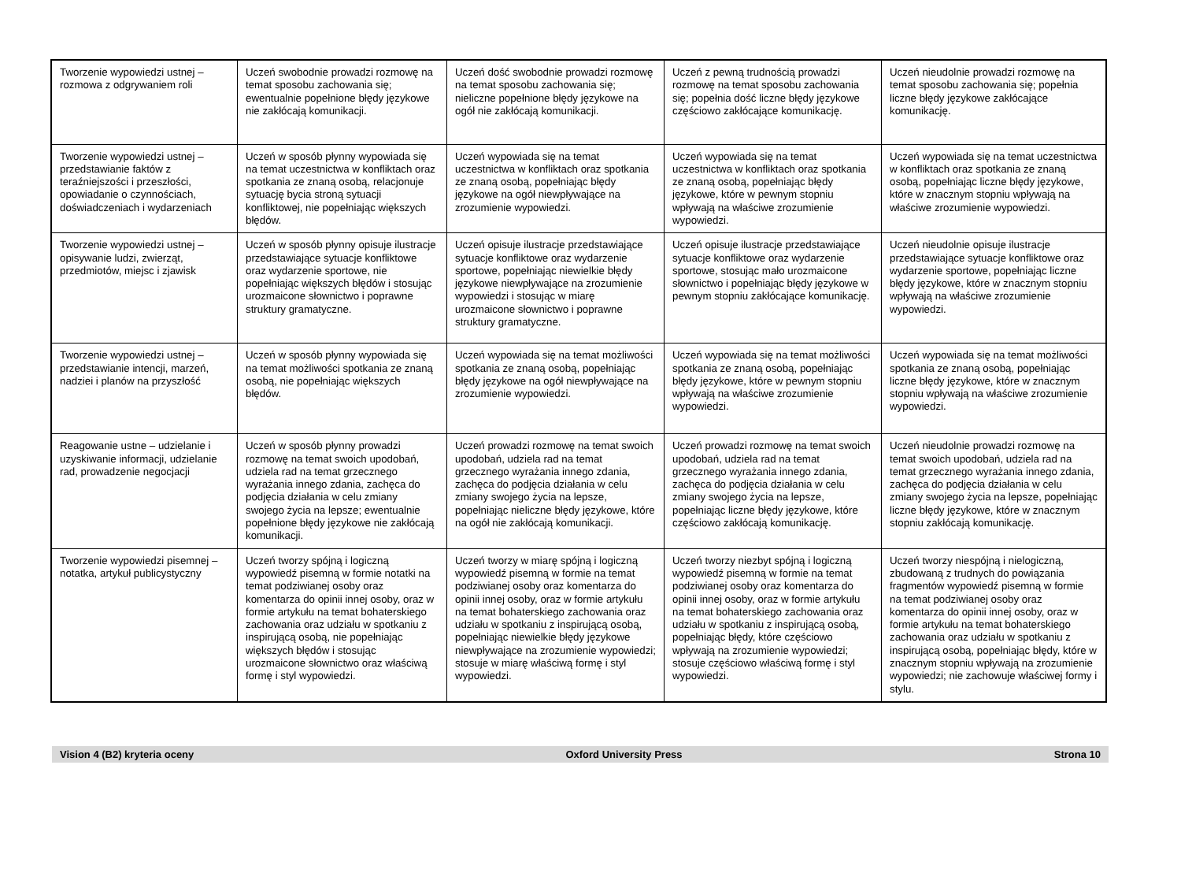| Tworzenie wypowiedzi ustnej – rozmowa z odgrywaniem roli | Uczeń swobodnie prowadzi rozmowę na temat sposobu zachowania się; ewentualnie popełnione błędy językowe nie zakłócają komunikacji. | Uczeń dość swobodnie prowadzi rozmowę na temat sposobu zachowania się; nieliczne popełnione błędy językowe na ogół nie zakłócają komunikacji. | Uczeń z pewną trudnością prowadzi rozmowę na temat sposobu zachowania się; popełnia dość liczne błędy językowe częściowo zakłócające komunikację. | Uczeń nieudolnie prowadzi rozmowę na temat sposobu zachowania się; popełnia liczne błędy językowe zakłócające komunikację. |
| Tworzenie wypowiedzi ustnej – przedstawianie faktów z teraźniejszości i przeszłości, opowiadanie o czynnościach, doświadczeniach i wydarzeniach | Uczeń w sposób płynny wypowiada się na temat uczestnictwa w konfliktach oraz spotkania ze znaną osobą, relacjonuje sytuację bycia stroną sytuacji konfliktowej, nie popełniając większych błędów. | Uczeń wypowiada się na temat uczestnictwa w konfliktach oraz spotkania ze znaną osobą, popełniając błędy językowe na ogół niewpływające na zrozumienie wypowiedzi. | Uczeń wypowiada się na temat uczestnictwa w konfliktach oraz spotkania ze znaną osobą, popełniając błędy językowe, które w pewnym stopniu wpływają na właściwe zrozumienie wypowiedzi. | Uczeń wypowiada się na temat uczestnictwa w konfliktach oraz spotkania ze znaną osobą, popełniając liczne błędy językowe, które w znacznym stopniu wpływają na właściwe zrozumienie wypowiedzi. |
| Tworzenie wypowiedzi ustnej – opisywanie ludzi, zwierząt, przedmiotów, miejsc i zjawisk | Uczeń w sposób płynny opisuje ilustracje przedstawiające sytuacje konfliktowe oraz wydarzenie sportowe, nie popełniając większych błędów i stosując urozmaicone słownictwo i poprawne struktury gramatyczne. | Uczeń opisuje ilustracje przedstawiające sytuacje konfliktowe oraz wydarzenie sportowe, popełniając niewielkie błędy językowe niewpływające na zrozumienie wypowiedzi i stosując w miarę urozmaicone słownictwo i poprawne struktury gramatyczne. | Uczeń opisuje ilustracje przedstawiające sytuacje konfliktowe oraz wydarzenie sportowe, stosując mało urozmaicone słownictwo i popełniając błędy językowe w pewnym stopniu zakłócające komunikację. | Uczeń nieudolnie opisuje ilustracje przedstawiające sytuacje konfliktowe oraz wydarzenie sportowe, popełniając liczne błędy językowe, które w znacznym stopniu wpływają na właściwe zrozumienie wypowiedzi. |
| Tworzenie wypowiedzi ustnej – przedstawianie intencji, marzeń, nadziei i planów na przyszłość | Uczeń w sposób płynny wypowiada się na temat możliwości spotkania ze znaną osobą, nie popełniając większych błędów. | Uczeń wypowiada się na temat możliwości spotkania ze znaną osobą, popełniając błędy językowe na ogół niewpływające na zrozumienie wypowiedzi. | Uczeń wypowiada się na temat możliwości spotkania ze znaną osobą, popełniając błędy językowe, które w pewnym stopniu wpływają na właściwe zrozumienie wypowiedzi. | Uczeń wypowiada się na temat możliwości spotkania ze znaną osobą, popełniając liczne błędy językowe, które w znacznym stopniu wpływają na właściwe zrozumienie wypowiedzi. |
| Reagowanie ustne – udzielanie i uzyskiwanie informacji, udzielanie rad, prowadzenie negocjacji | Uczeń w sposób płynny prowadzi rozmowę na temat swoich upodobań, udziela rad na temat grzecznego wyrażania innego zdania, zachęca do podjęcia działania w celu zmiany swojego życia na lepsze; ewentualnie popełnione błędy językowe nie zakłócają komunikacji. | Uczeń prowadzi rozmowę na temat swoich upodobań, udziela rad na temat grzecznego wyrażania innego zdania, zachęca do podjęcia działania w celu zmiany swojego życia na lepsze, popełniając nieliczne błędy językowe, które na ogół nie zakłócają komunikacji. | Uczeń prowadzi rozmowę na temat swoich upodobań, udziela rad na temat grzecznego wyrażania innego zdania, zachęca do podjęcia działania w celu zmiany swojego życia na lepsze, popełniając liczne błędy językowe, które częściowo zakłócają komunikację. | Uczeń nieudolnie prowadzi rozmowę na temat swoich upodobań, udziela rad na temat grzecznego wyrażania innego zdania, zachęca do podjęcia działania w celu zmiany swojego życia na lepsze, popełniając liczne błędy językowe, które w znacznym stopniu zakłócają komunikację. |
| Tworzenie wypowiedzi pisemnej – notatka, artykuł publicystyczny | Uczeń tworzy spójną i logiczną wypowiedź pisemną w formie notatki na temat podziwianej osoby oraz komentarza do opinii innej osoby, oraz w formie artykułu na temat bohaterskiego zachowania oraz udziału w spotkaniu z inspirującą osobą, nie popełniając większych błędów i stosując urozmaicone słownictwo oraz właściwą formę i styl wypowiedzi. | Uczeń tworzy w miarę spójną i logiczną wypowiedź pisemną w formie na temat podziwianej osoby oraz komentarza do opinii innej osoby, oraz w formie artykułu na temat bohaterskiego zachowania oraz udziału w spotkaniu z inspirującą osobą, popełniając niewielkie błędy językowe niewpływające na zrozumienie wypowiedzi; stosuje w miarę właściwą formę i styl wypowiedzi. | Uczeń tworzy niezbyt spójną i logiczną wypowiedź pisemną w formie na temat podziwianej osoby oraz komentarza do opinii innej osoby, oraz w formie artykułu na temat bohaterskiego zachowania oraz udziału w spotkaniu z inspirującą osobą, popełniając błędy, które częściowo wpływają na zrozumienie wypowiedzi; stosuje częściowo właściwą formę i styl wypowiedzi. | Uczeń tworzy niespójną i nielogiczną, zbudowaną z trudnych do powiązania fragmentów wypowiedź pisemną w formie na temat podziwianej osoby oraz komentarza do opinii innej osoby, oraz w formie artykułu na temat bohaterskiego zachowania oraz udziału w spotkaniu z inspirującą osobą, popełniając błędy, które w znacznym stopniu wpływają na zrozumienie wypowiedzi; nie zachowuje właściwej formy i stylu. |
Vision 4 (B2) kryteria oceny Oxford University Press Strona 10